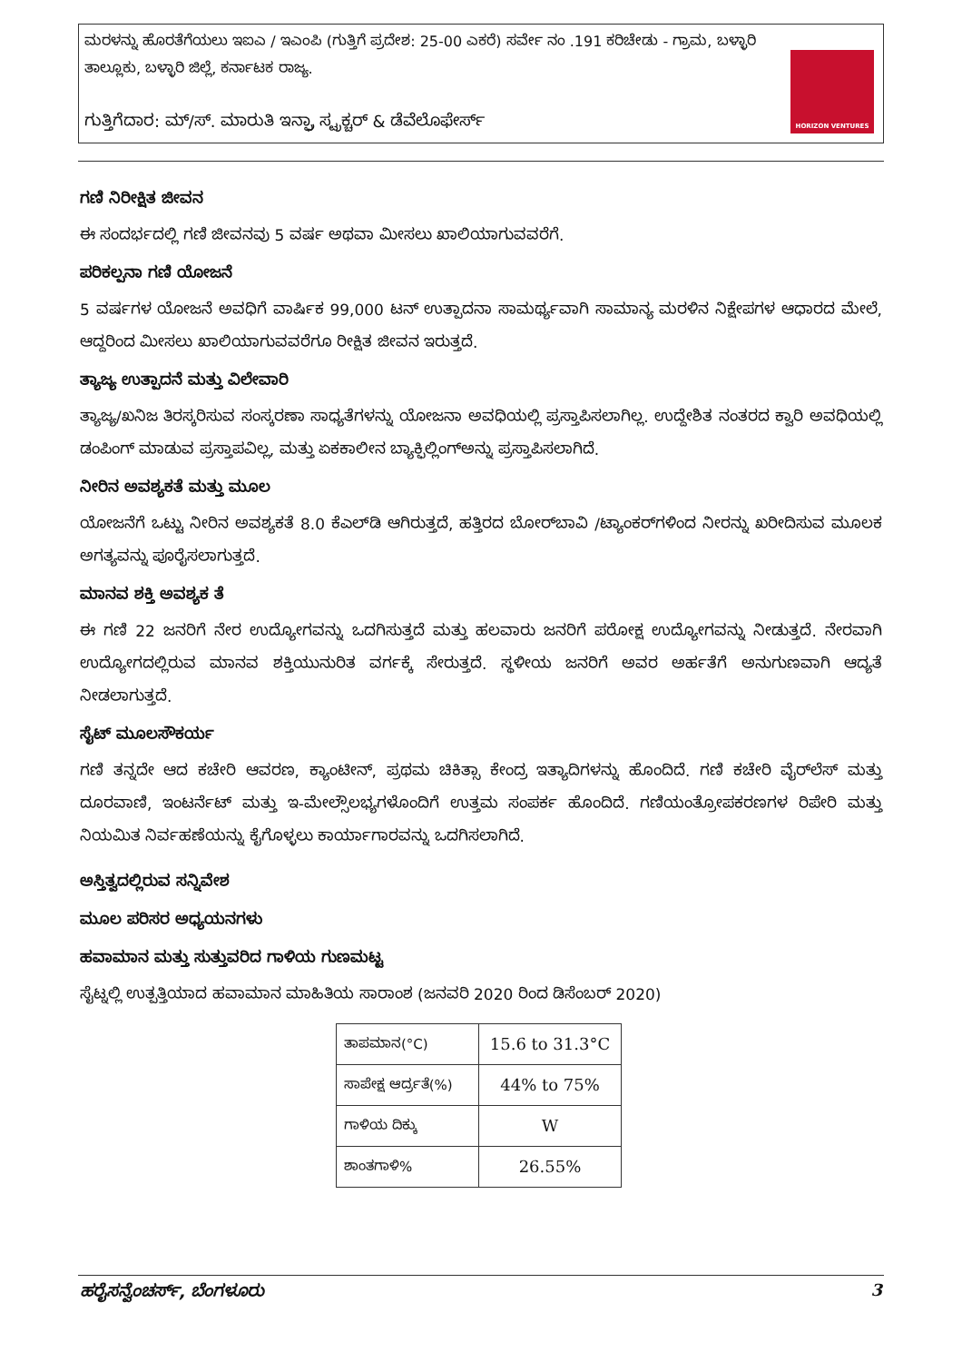ಮರಳನ್ನು ಹೊರತೆಗೆಯಲು ಇಐಎ / ಇಎಂಪಿ (ಗುತ್ತಿಗೆ ಪ್ರದೇಶ: 25-00 ಎಕರೆ) ಸರ್ವೇ ನಂ .191 ಕರಿಚೇಡು - ಗ್ರಾಮ, ಬಳ್ಳಾರಿ ತಾಲ್ಲೂಕು, ಬಳ್ಳಾರಿ ಜಿಲ್ಲೆ, ಕರ್ನಾಟಕ ರಾಜ್ಯ.
ಗುತ್ತಿಗೆದಾರ: ಮ್/ಸ್. ಮಾರುತಿ ಇನ್ಫ್ರಾ ಸ್ಟ್ರಕ್ಚರ್ & ಡೆವೆಲೊಫೇರ್ಸ್
HORIZON VENTURES
ಗಣಿ ನಿರೀಕ್ಷಿತ ಜೀವನ
ಈ ಸಂದರ್ಭದಲ್ಲಿ ಗಣಿ ಜೀವನವು 5 ವರ್ಷ ಅಥವಾ ಮೀಸಲು ಖಾಲಿಯಾಗುವವರೆಗೆ.
ಪರಿಕಲ್ಪನಾ ಗಣಿ ಯೋಜನೆ
5 ವರ್ಷಗಳ ಯೋಜನೆ ಅವಧಿಗೆ ವಾರ್ಷಿಕ 99,000 ಟನ್ ಉತ್ಪಾದನಾ ಸಾಮರ್ಥ್ಯವಾಗಿ ಸಾಮಾನ್ಯ ಮರಳಿನ ನಿಕ್ಷೇಪಗಳ ಆಧಾರದ ಮೇಲೆ, ಆದ್ದರಿಂದ ಮೀಸಲು ಖಾಲಿಯಾಗುವವರೆಗೂ ರೀಕ್ಷಿತ ಜೀವನ ಇರುತ್ತದೆ.
ತ್ಯಾಜ್ಯ ಉತ್ಪಾದನೆ ಮತ್ತು ವಿಲೇವಾರಿ
ತ್ಯಾಜ್ಯ/ಖನಿಜ ತಿರಸ್ಕರಿಸುವ ಸಂಸ್ಕರಣಾ ಸಾಧ್ಯತೆಗಳನ್ನು ಯೋಜನಾ ಅವಧಿಯಲ್ಲಿ ಪ್ರಸ್ತಾಪಿಸಲಾಗಿಲ್ಲ. ಉದ್ದೇಶಿತ ನಂತರದ ಕ್ವಾರಿ ಅವಧಿಯಲ್ಲಿ ಡಂಪಿಂಗ್ ಮಾಡುವ ಪ್ರಸ್ತಾಪವಿಲ್ಲ, ಮತ್ತು ಏಕಕಾಲೀನ ಬ್ಯಾಕ್ಫಿಲ್ಲಿಂಗ್‌ಅನ್ನು ಪ್ರಸ್ತಾಪಿಸಲಾಗಿದೆ.
ನೀರಿನ ಅವಶ್ಯಕತೆ ಮತ್ತು ಮೂಲ
ಯೋಜನೆಗೆ ಒಟ್ಟು ನೀರಿನ ಅವಶ್ಯಕತೆ 8.0 ಕೆಎಲ್‌ಡಿ ಆಗಿರುತ್ತದೆ, ಹತ್ತಿರದ ಬೋರ್‌ಬಾವಿ /ಟ್ಯಾಂಕರ್‌ಗಳಿಂದ ನೀರನ್ನು ಖರೀದಿಸುವ ಮೂಲಕ ಅಗತ್ಯವನ್ನು ಪೂರೈಸಲಾಗುತ್ತದೆ.
ಮಾನವ ಶಕ್ತಿ ಅವಶ್ಯಕ ತೆ
ಈ ಗಣಿ 22 ಜನರಿಗೆ ನೇರ ಉದ್ಯೋಗವನ್ನು ಒದಗಿಸುತ್ತದೆ ಮತ್ತು ಹಲವಾರು ಜನರಿಗೆ ಪರೋಕ್ಷ ಉದ್ಯೋಗವನ್ನು ನೀಡುತ್ತದೆ. ನೇರವಾಗಿ ಉದ್ಯೋಗದಲ್ಲಿರುವ ಮಾನವ ಶಕ್ತಿಯುನುರಿತ ವರ್ಗಕ್ಕೆ ಸೇರುತ್ತದೆ. ಸ್ಥಳೀಯ ಜನರಿಗೆ ಅವರ ಅರ್ಹತೆಗೆ ಅನುಗುಣವಾಗಿ ಆದ್ಯತೆ ನೀಡಲಾಗುತ್ತದೆ.
ಸೈಟ್ ಮೂಲಸೌಕರ್ಯ
ಗಣಿ ತನ್ನದೇ ಆದ ಕಚೇರಿ ಆವರಣ, ಕ್ಯಾಂಟೀನ್, ಪ್ರಥಮ ಚಿಕಿತ್ಸಾ ಕೇಂದ್ರ ಇತ್ಯಾದಿಗಳನ್ನು ಹೊಂದಿದೆ. ಗಣಿ ಕಚೇರಿ ವೈರ್‌ಲೆಸ್ ಮತ್ತು ದೂರವಾಣಿ, ಇಂಟರ್ನೆಟ್ ಮತ್ತು ಇ-ಮೇಲ್ಸೌಲಭ್ಯಗಳೊಂದಿಗೆ ಉತ್ತಮ ಸಂಪರ್ಕ ಹೊಂದಿದೆ. ಗಣಿಯಂತ್ರೋಪಕರಣಗಳ ರಿಪೇರಿ ಮತ್ತು ನಿಯಮಿತ ನಿರ್ವಹಣೆಯನ್ನು ಕೈಗೊಳ್ಳಲು ಕಾರ್ಯಾಗಾರವನ್ನು ಒದಗಿಸಲಾಗಿದೆ.
ಅಸ್ತಿತ್ವದಲ್ಲಿರುವ ಸನ್ನಿವೇಶ
ಮೂಲ ಪರಿಸರ ಅಧ್ಯಯನಗಳು
ಹವಾಮಾನ ಮತ್ತು ಸುತ್ತುವರಿದ ಗಾಳಿಯ ಗುಣಮಟ್ಟ
ಸೈಟ್ನಲ್ಲಿ ಉತ್ಪತ್ತಿಯಾದ ಹವಾಮಾನ ಮಾಹಿತಿಯ ಸಾರಾಂಶ (ಜನವರಿ 2020 ರಿಂದ ಡಿಸೆಂಬರ್ 2020)
| ತಾಪಮಾನ(°C) | 15.6 to 31.3°C |
| ಸಾಪೇಕ್ಷ ಆರ್ದ್ರತೆ(%) | 44% to 75% |
| ಗಾಳಿಯ ದಿಕ್ಕು | W |
| ಶಾಂತಗಾಳಿ% | 26.55% |
ಹರೈಸನ್ವೆಂಚರ್ಸ್, ಬೆಂಗಳೂರು 3